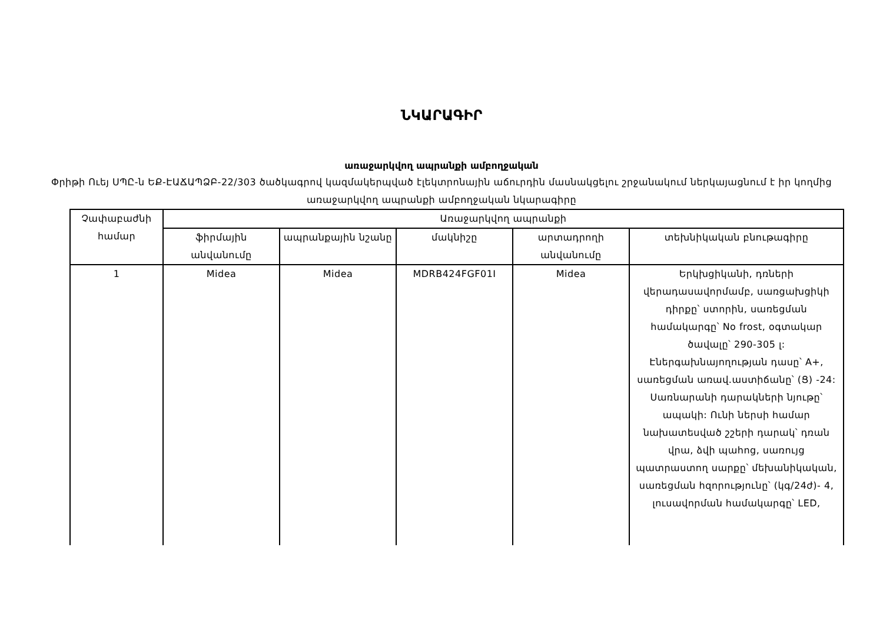ՆԿԱՐԱԳԻՐ
առաջարկվող ապրանքի ամբողջական
Փրիթի Ուեյ ՍՊԸ-ն ԵՔ-ԷԱՃԱՊՁԲ-22/303 ծածկագրով կազմակերպված էլեկտրոնային աճուրդին մասնակցելու շրջանակում ներկայացնում է իր կողմից առաջարկվող ապրանքի ամբողջական նկարագիրը
| Չափաբաժնի համար | Առաջարկվող ապրանքի | | | | |
| --- | --- | --- | --- | --- | --- |
| | ֆիրմային անվանումը | ապրանքային նշանը | մակնիշը | արտադրողի անվանումը | տեխնիկական բնութագիրը |
| 1 | Midea | Midea | MDRB424FGF01I | Midea | Երկխցիկանի, դռների վերադասավորմամբ, սառցախցիկի դիրքը՝ ստորին, սառեցման համակարգը՝ No frost, օգտակար ծավալը՝ 290-305 լ: Էներգախնայողության դասը՝ A+, սառեցման առավ.աստիճանը՝ (Ց) -24: Սառնարանի դարակների նյութը՝ ապակի: Ունի ներսի համար նախատեսված շշերի դարակ՝ դռան վրա, ձվի պահոց, սառույց պատրաստող սարքը՝ մեխանիկական, սառեցման հզորությունը՝ (կգ/24ժ)- 4, լուսավորման համակարգը՝ LED, |